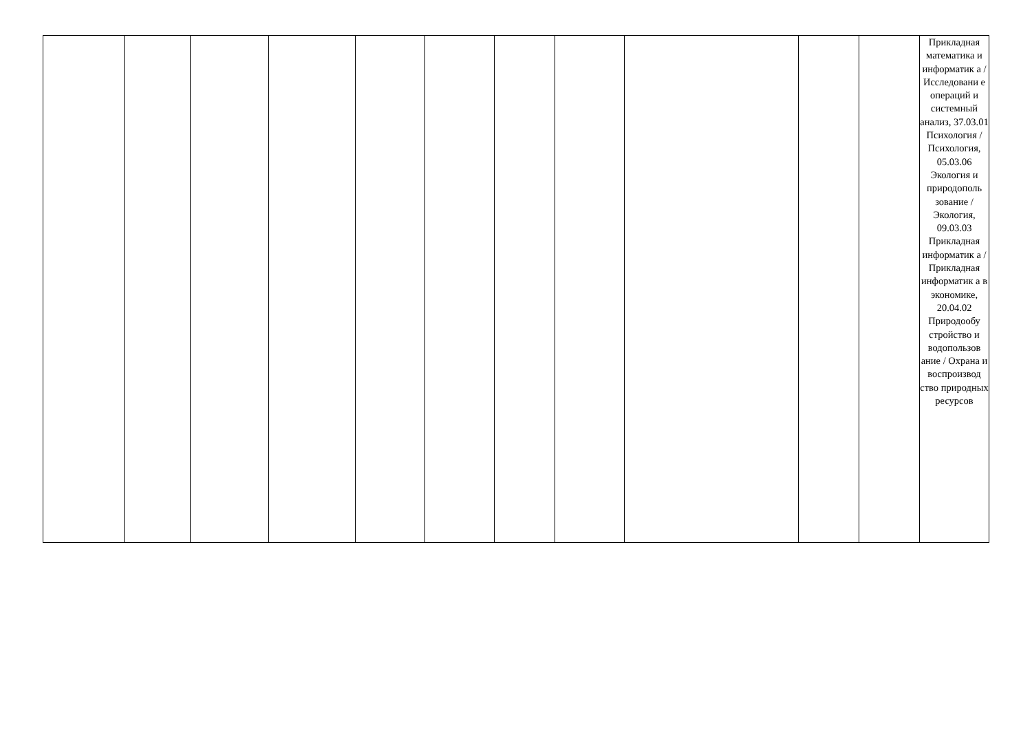| | | | | | | | | | | | Прикладная математика и информатик а / Исследовани е операций и системный анализ, 37.03.01 Психология / Психология, 05.03.06 Экология и природополь зование / Экология, 09.03.03 Прикладная информатик а / Прикладная информатик а в экономике, 20.04.02 Природообу стройство и водопользов ание / Охрана и воспроизвод ство природных ресурсов |